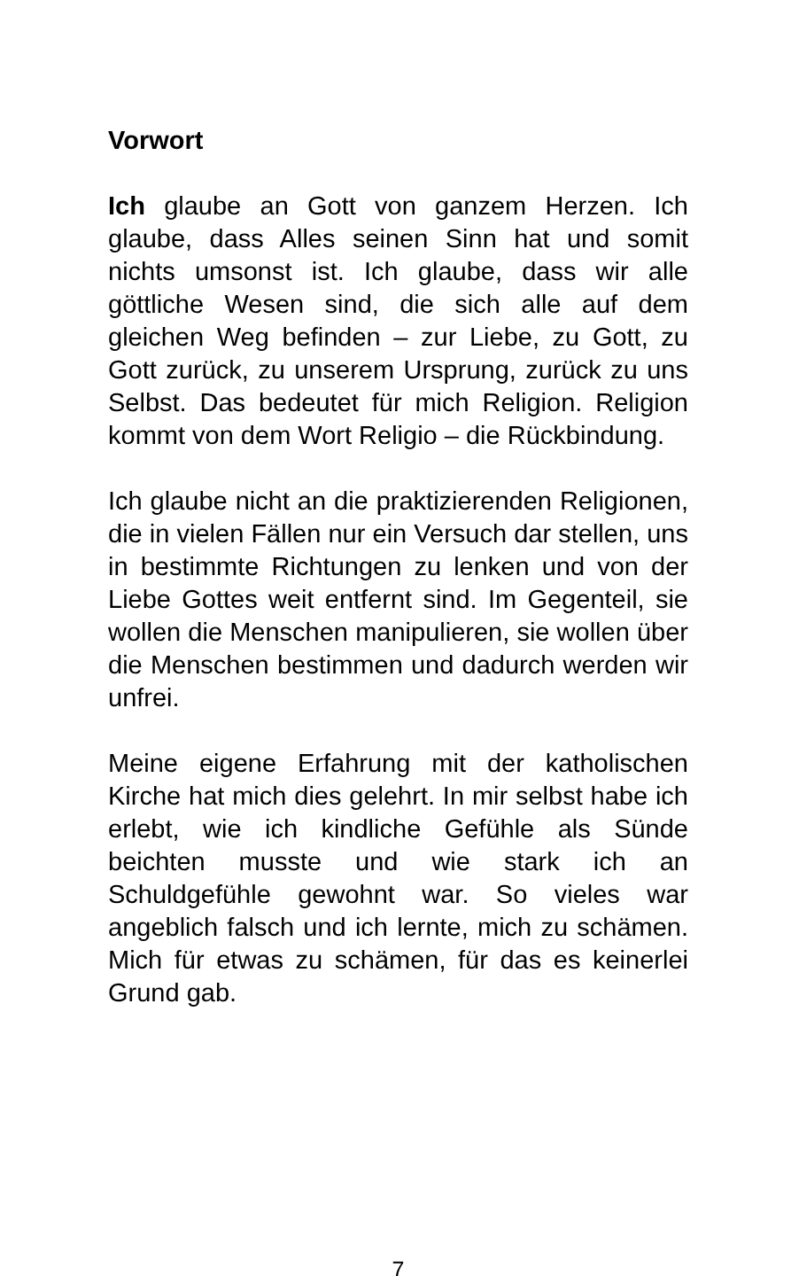Vorwort
Ich glaube an Gott von ganzem Herzen. Ich glaube, dass Alles seinen Sinn hat und somit nichts umsonst ist. Ich glaube, dass wir alle göttliche Wesen sind, die sich alle auf dem gleichen Weg befinden – zur Liebe, zu Gott, zu Gott zurück, zu unserem Ursprung, zurück zu uns Selbst. Das bedeutet für mich Religion. Religion kommt von dem Wort Religio – die Rückbindung.
Ich glaube nicht an die praktizierenden Religionen, die in vielen Fällen nur ein Versuch dar stellen, uns in bestimmte Richtungen zu lenken und von der Liebe Gottes weit entfernt sind. Im Gegenteil, sie wollen die Menschen manipulieren, sie wollen über die Menschen bestimmen und dadurch werden wir unfrei.
Meine eigene Erfahrung mit der katholischen Kirche hat mich dies gelehrt. In mir selbst habe ich erlebt, wie ich kindliche Gefühle als Sünde beichten musste und wie stark ich an Schuldgefühle gewohnt war. So vieles war angeblich falsch und ich lernte, mich zu schämen. Mich für etwas zu schämen, für das es keinerlei Grund gab.
7